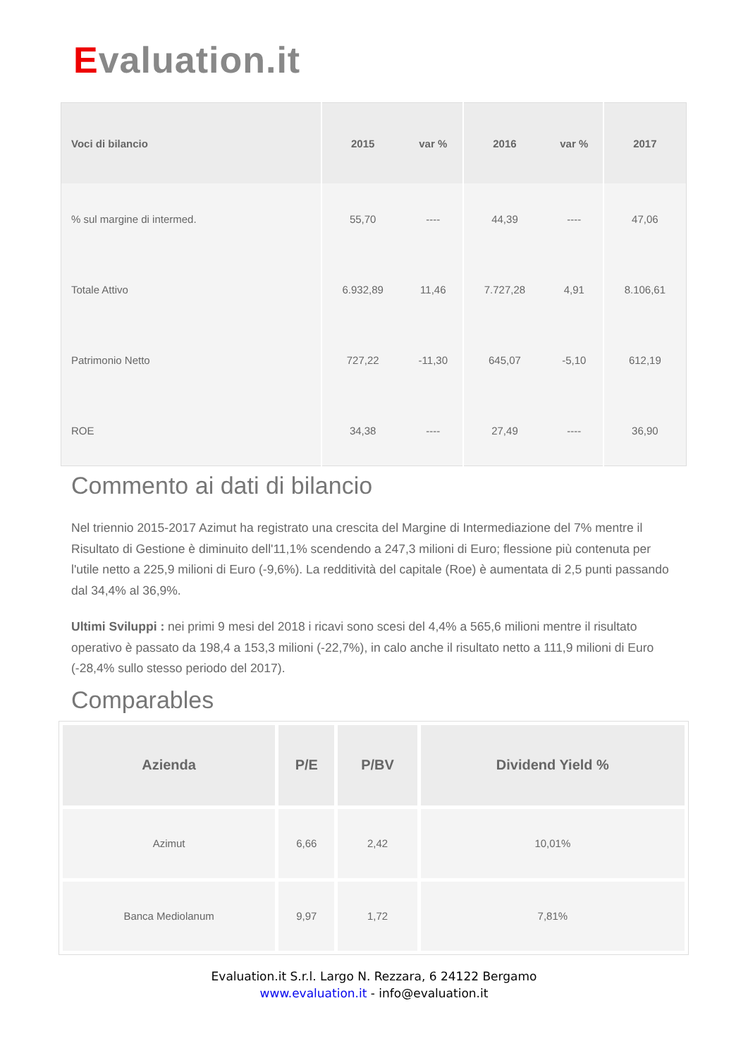Evaluation.it
| Voci di bilancio | 2015 | var % | 2016 | var % | 2017 |
| --- | --- | --- | --- | --- | --- |
| % sul margine di intermed. | 55,70 | ---- | 44,39 | ---- | 47,06 |
| Totale Attivo | 6.932,89 | 11,46 | 7.727,28 | 4,91 | 8.106,61 |
| Patrimonio Netto | 727,22 | -11,30 | 645,07 | -5,10 | 612,19 |
| ROE | 34,38 | ---- | 27,49 | ---- | 36,90 |
Commento ai dati di bilancio
Nel triennio 2015-2017 Azimut ha registrato una crescita del Margine di Intermediazione del 7% mentre il Risultato di Gestione è diminuito dell'11,1% scendendo a 247,3 milioni di Euro; flessione più contenuta per l'utile netto a 225,9 milioni di Euro (-9,6%). La redditività del capitale (Roe) è aumentata di 2,5 punti passando dal 34,4% al 36,9%.
Ultimi Sviluppi : nei primi 9 mesi del 2018 i ricavi sono scesi del 4,4% a 565,6 milioni mentre il risultato operativo è passato da 198,4 a 153,3 milioni (-22,7%), in calo anche il risultato netto a 111,9 milioni di Euro (-28,4% sullo stesso periodo del 2017).
Comparables
| Azienda | P/E | P/BV | Dividend Yield % |
| --- | --- | --- | --- |
| Azimut | 6,66 | 2,42 | 10,01% |
| Banca Mediolanum | 9,97 | 1,72 | 7,81% |
Evaluation.it S.r.l. Largo N. Rezzara, 6 24122 Bergamo
www.evaluation.it - info@evaluation.it